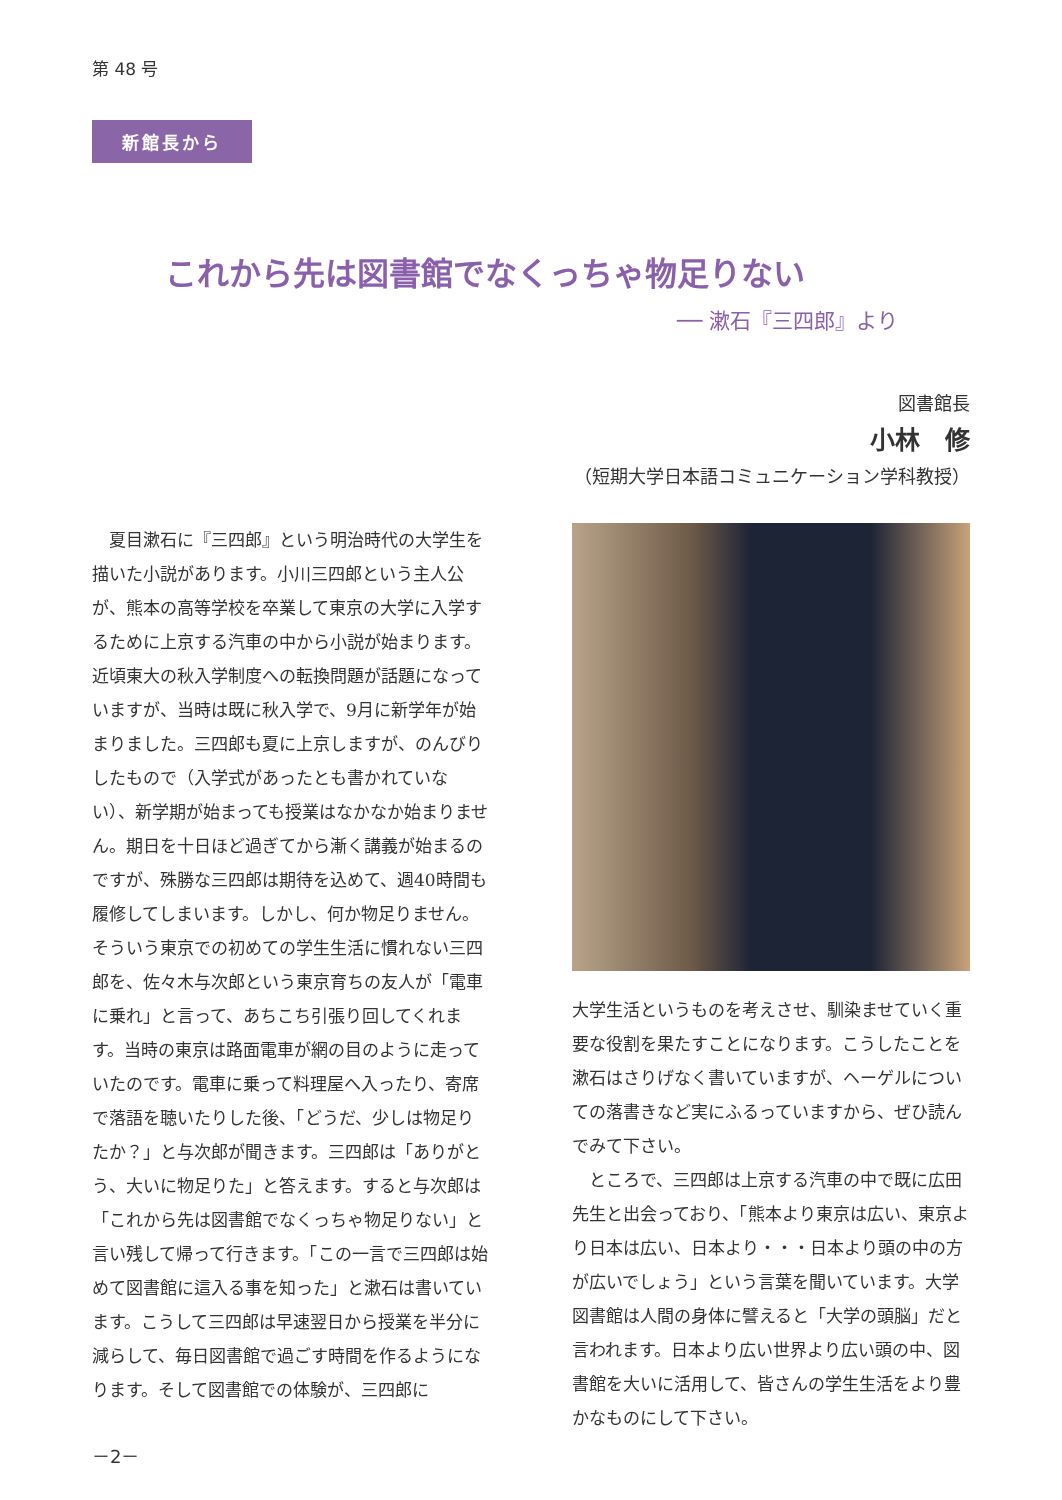第 48 号
新館長から
これから先は図書館でなくっちゃ物足りない
── 漱石『三四郎』より
図書館長
小林　修
（短期大学日本語コミュニケーション学科教授）
夏目漱石に『三四郎』という明治時代の大学生を描いた小説があります。小川三四郎という主人公が、熊本の高等学校を卒業して東京の大学に入学するために上京する汽車の中から小説が始まります。近頃東大の秋入学制度への転換問題が話題になっていますが、当時は既に秋入学で、9月に新学年が始まりました。三四郎も夏に上京しますが、のんびりしたもので（入学式があったとも書かれていない）、新学期が始まっても授業はなかなか始まりません。期日を十日ほど過ぎてから漸く講義が始まるのですが、殊勝な三四郎は期待を込めて、週40時間も履修してしまいます。しかし、何か物足りません。そういう東京での初めての学生生活に慣れない三四郎を、佐々木与次郎という東京育ちの友人が「電車に乗れ」と言って、あちこち引張り回してくれます。当時の東京は路面電車が網の目のように走っていたのです。電車に乗って料理屋へ入ったり、寄席で落語を聴いたりした後、「どうだ、少しは物足りたか？」と与次郎が聞きます。三四郎は「ありがとう、大いに物足りた」と答えます。すると与次郎は「これから先は図書館でなくっちゃ物足りない」と言い残して帰って行きます。「この一言で三四郎は始めて図書館に這入る事を知った」と漱石は書いています。こうして三四郎は早速翌日から授業を半分に減らして、毎日図書館で過ごす時間を作るようになります。そして図書館での体験が、三四郎に
大学生活というものを考えさせ、馴染ませていく重要な役割を果たすことになります。こうしたことを漱石はさりげなく書いていますが、ヘーゲルについての落書きなど実にふるっていますから、ぜひ読んでみて下さい。
ところで、三四郎は上京する汽車の中で既に広田先生と出会っており、「熊本より東京は広い、東京より日本は広い、日本より・・・日本より頭の中の方が広いでしょう」という言葉を聞いています。大学図書館は人間の身体に譬えると「大学の頭脳」だと言われます。日本より広い世界より広い頭の中、図書館を大いに活用して、皆さんの学生生活をより豊かなものにして下さい。
－2－